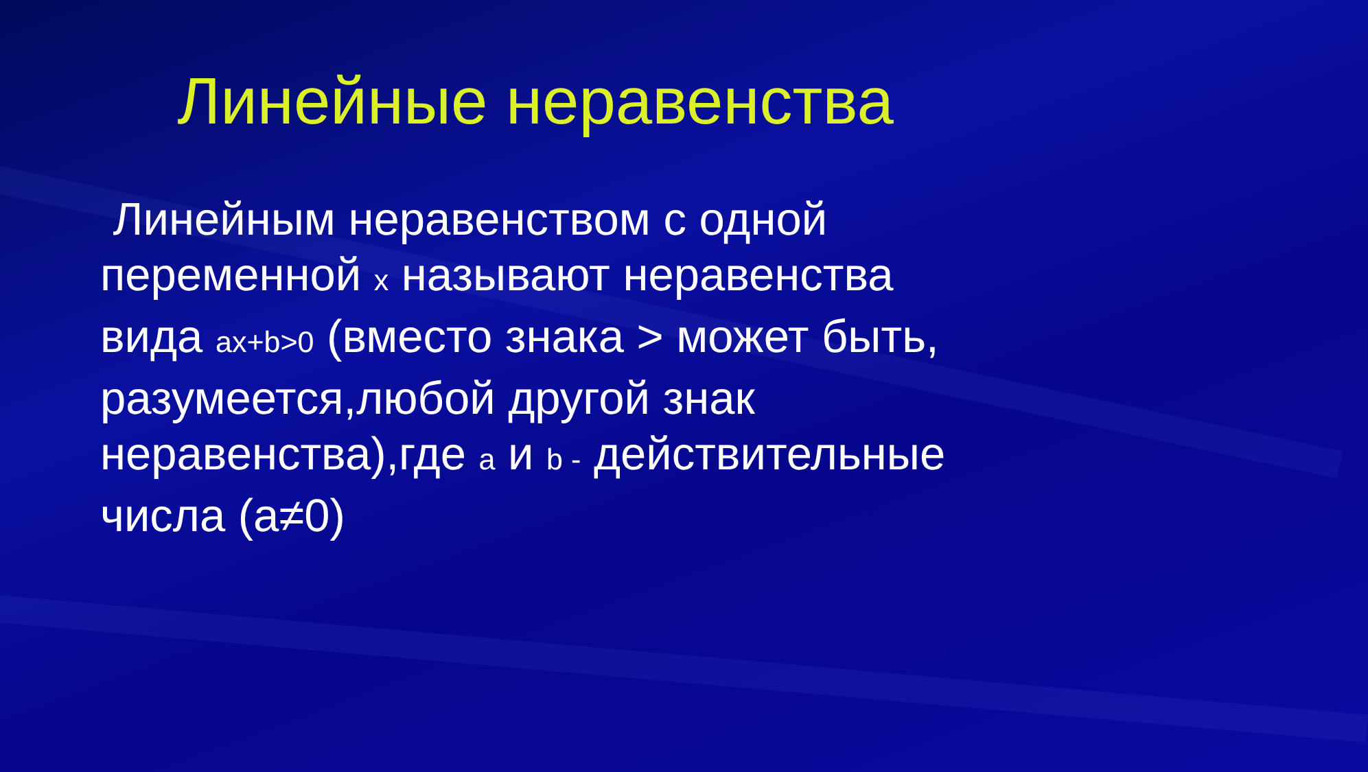Линейные неравенства
Линейным неравенством с одной переменной x называют неравенства вида ax+b>0 (вместо знака > может быть, разумеется,любой другой знак неравенства),где a и b - действительные числа (a≠0)